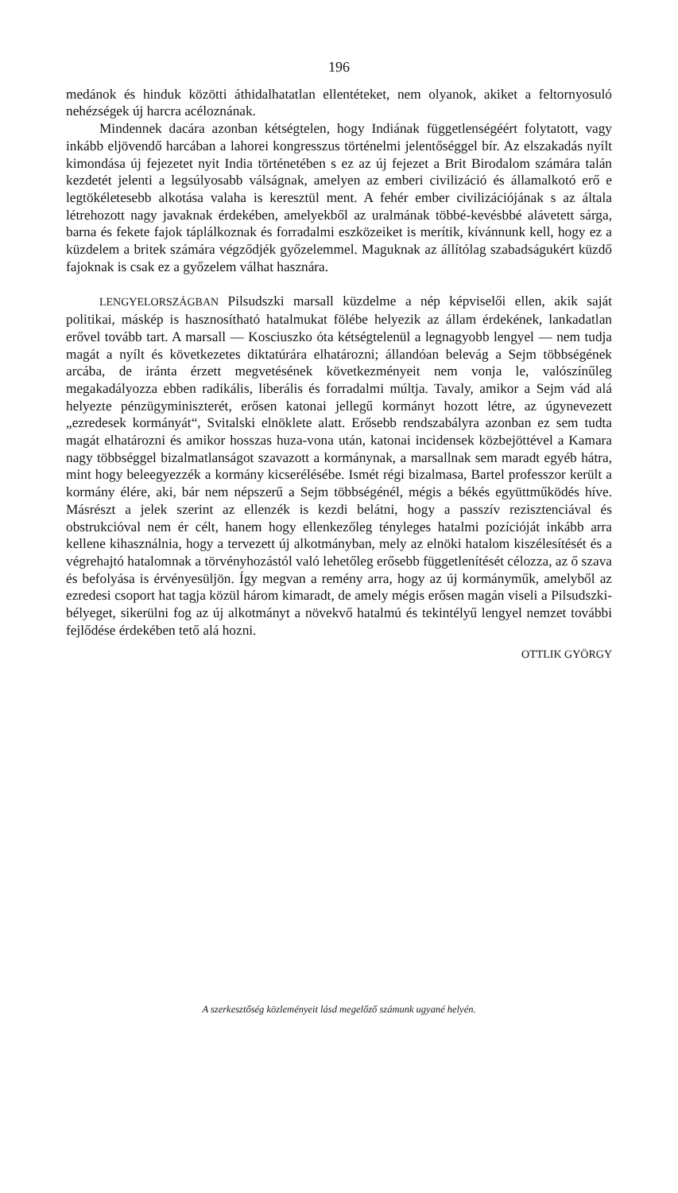196
medánok és hinduk közötti áthidalhatatlan ellentéteket, nem olyanok, akiket a feltornyosuló nehézségek új harcra acéloznának.
Mindennek dacára azonban kétségtelen, hogy Indiának függetlenségéért folytatott, vagy inkább eljövendő harcában a lahorei kongresszus történelmi jelentőséggel bír. Az elszakadás nyílt kimondása új fejezetet nyit India történetében s ez az új fejezet a Brit Birodalom számára talán kezdetét jelenti a legsúlyosabb válságnak, amelyen az emberi civilizáció és államalkotó erő e legtökéletesebb alkotása valaha is keresztül ment. A fehér ember civilizációjának s az általa létrehozott nagy javaknak érdekében, amelyekből az uralmának többé-kevésbbé alávetett sárga, barna és fekete fajok táplálkoznak és forradalmi eszközeiket is merítik, kívánnunk kell, hogy ez a küzdelem a britek számára végződjék győzelemmel. Maguknak az állítólag szabadságukért küzdő fajoknak is csak ez a győzelem válhat hasznára.
LENGYELORSZÁGBAN Pilsudszki marsall küzdelme a nép képviselői ellen, akik saját politikai, máskép is hasznosítható hatalmukat fölébe helyezik az állam érdekének, lankadatlan erővel tovább tart. A marsall — Kosciuszko óta kétségtelenül a legnagyobb lengyel — nem tudja magát a nyílt és következetes diktatúrára elhatározni; állandóan belevág a Sejm többségének arcába, de iránta érzett megvetésének következményeit nem vonja le, valószínűleg megakadályozza ebben radikális, liberális és forradalmi múltja. Tavaly, amikor a Sejm vád alá helyezte pénzügyminiszterét, erősen katonai jellegű kormányt hozott létre, az úgynevezett „ezredesek kormányát“, Svitalski elnöklete alatt. Erősebb rendszabályra azonban ez sem tudta magát elhatározni és amikor hosszas huza-vona után, katonai incidensek közbejöttével a Kamara nagy többséggel bizalmatlanságot szavazott a kormánynak, a marsallnak sem maradt egyéb hátra, mint hogy beleegyezzék a kormány kicserélésébe. Ismét régi bizalmasa, Bartel professzor került a kormány élére, aki, bár nem népszerű a Sejm többségénél, mégis a békés együttműködés híve. Másrészt a jelek szerint az ellenzék is kezdi belátni, hogy a passzív rezisztenciával és obstrukcióval nem ér célt, hanem hogy ellenkezőleg tényleges hatalmi pozícióját inkább arra kellene kihasználnia, hogy a tervezett új alkotmányban, mely az elnöki hatalom kiszélesítését és a végrehajtó hatalomnak a törvényhozástól való lehetőleg erősebb függetlenítését célozza, az ő szava és befolyása is érvényesüljön. Így megvan a remény arra, hogy az új kormányműk, amelyből az ezredesi csoport hat tagja közül három kimaradt, de amely mégis erősen magán viseli a Pilsudszki-bélyeget, sikerülni fog az új alkotmányt a növekvő hatalmú és tekintélyű lengyel nemzet további fejlődése érdekében tető alá hozni.
OTTLIK GYÖRGY
A szerkesztőség közleményeit lásd megelőző számunk ugyané helyén.